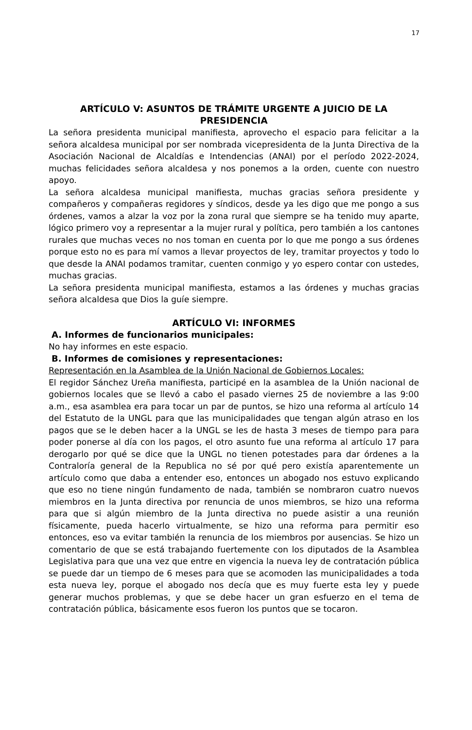17
ARTÍCULO V: ASUNTOS DE TRÁMITE URGENTE A JUICIO DE LA PRESIDENCIA
La señora presidenta municipal manifiesta, aprovecho el espacio para felicitar a la señora alcaldesa municipal por ser nombrada vicepresidenta de la Junta Directiva de la Asociación Nacional de Alcaldías e Intendencias (ANAI) por el período 2022-2024, muchas felicidades señora alcaldesa y nos ponemos a la orden, cuente con nuestro apoyo.
La señora alcaldesa municipal manifiesta, muchas gracias señora presidente y compañeros y compañeras regidores y síndicos, desde ya les digo que me pongo a sus órdenes, vamos a alzar la voz por la zona rural que siempre se ha tenido muy aparte, lógico primero voy a representar a la mujer rural y política, pero también a los cantones rurales que muchas veces no nos toman en cuenta por lo que me pongo a sus órdenes porque esto no es para mí vamos a llevar proyectos de ley, tramitar proyectos y todo lo que desde la ANAI podamos tramitar, cuenten conmigo y yo espero contar con ustedes, muchas gracias.
La señora presidenta municipal manifiesta, estamos a las órdenes y muchas gracias señora alcaldesa que Dios la guíe siempre.
ARTÍCULO VI: INFORMES
A. Informes de funcionarios municipales:
No hay informes en este espacio.
B. Informes de comisiones y representaciones:
Representación en la Asamblea de la Unión Nacional de Gobiernos Locales:
El regidor Sánchez Ureña manifiesta, participé en la asamblea de la Unión nacional de gobiernos locales que se llevó a cabo el pasado viernes 25 de noviembre a las 9:00 a.m., esa asamblea era para tocar un par de puntos, se hizo una reforma al artículo 14 del Estatuto de la UNGL para que las municipalidades que tengan algún atraso en los pagos que se le deben hacer a la UNGL se les de hasta 3 meses de tiempo para para poder ponerse al día con los pagos, el otro asunto fue una reforma al artículo 17 para derogarlo por qué se dice que la UNGL no tienen potestades para dar órdenes a la Contraloría general de la Republica no sé por qué pero existía aparentemente un artículo como que daba a entender eso, entonces un abogado nos estuvo explicando que eso no tiene ningún fundamento de nada, también se nombraron cuatro nuevos miembros en la Junta directiva por renuncia de unos miembros, se hizo una reforma para que si algún miembro de la Junta directiva no puede asistir a una reunión físicamente, pueda hacerlo virtualmente, se hizo una reforma para permitir eso entonces, eso va evitar también la renuncia de los miembros por ausencias. Se hizo un comentario de que se está trabajando fuertemente con los diputados de la Asamblea Legislativa para que una vez que entre en vigencia la nueva ley de contratación pública se puede dar un tiempo de 6 meses para que se acomoden las municipalidades a toda esta nueva ley, porque el abogado nos decía que es muy fuerte esta ley y puede generar muchos problemas, y que se debe hacer un gran esfuerzo en el tema de contratación pública, básicamente esos fueron los puntos que se tocaron.